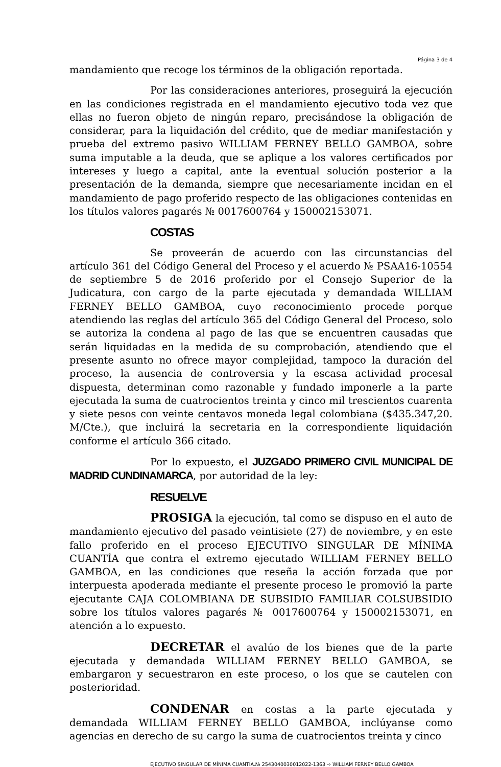Página 3 de 4
mandamiento que recoge los términos de la obligación reportada.
Por las consideraciones anteriores, proseguirá la ejecución en las condiciones registrada en el mandamiento ejecutivo toda vez que ellas no fueron objeto de ningún reparo, precisándose la obligación de considerar, para la liquidación del crédito, que de mediar manifestación y prueba del extremo pasivo WILLIAM FERNEY BELLO GAMBOA, sobre suma imputable a la deuda, que se aplique a los valores certificados por intereses y luego a capital, ante la eventual solución posterior a la presentación de la demanda, siempre que necesariamente incidan en el mandamiento de pago proferido respecto de las obligaciones contenidas en los títulos valores pagarés № 0017600764 y 150002153071.
COSTAS
Se proveerán de acuerdo con las circunstancias del artículo 361 del Código General del Proceso y el acuerdo № PSAA16-10554 de septiembre 5 de 2016 proferido por el Consejo Superior de la Judicatura, con cargo de la parte ejecutada y demandada WILLIAM FERNEY BELLO GAMBOA, cuyo reconocimiento procede porque atendiendo las reglas del artículo 365 del Código General del Proceso, solo se autoriza la condena al pago de las que se encuentren causadas que serán liquidadas en la medida de su comprobación, atendiendo que el presente asunto no ofrece mayor complejidad, tampoco la duración del proceso, la ausencia de controversia y la escasa actividad procesal dispuesta, determinan como razonable y fundado imponerle a la parte ejecutada la suma de cuatrocientos treinta y cinco mil trescientos cuarenta y siete pesos con veinte centavos moneda legal colombiana ($435.347,20. M/Cte.), que incluirá la secretaria en la correspondiente liquidación conforme el artículo 366 citado.
Por lo expuesto, el JUZGADO PRIMERO CIVIL MUNICIPAL DE MADRID CUNDINAMARCA, por autoridad de la ley:
RESUELVE
PROSIGA la ejecución, tal como se dispuso en el auto de mandamiento ejecutivo del pasado veintisiete (27) de noviembre, y en este fallo proferido en el proceso EJECUTIVO SINGULAR DE MÍNIMA CUANTÍA que contra el extremo ejecutado WILLIAM FERNEY BELLO GAMBOA, en las condiciones que reseña la acción forzada que por interpuesta apoderada mediante el presente proceso le promovió la parte ejecutante CAJA COLOMBIANA DE SUBSIDIO FAMILIAR COLSUBSIDIO sobre los títulos valores pagarés № 0017600764 y 150002153071, en atención a lo expuesto.
DECRETAR el avalúo de los bienes que de la parte ejecutada y demandada WILLIAM FERNEY BELLO GAMBOA, se embargaron y secuestraron en este proceso, o los que se cautelen con posterioridad.
CONDENAR en costas a la parte ejecutada y demandada WILLIAM FERNEY BELLO GAMBOA, inclúyanse como agencias en derecho de su cargo la suma de cuatrocientos treinta y cinco
EJECUTIVO SINGULAR DE MÍNIMA CUANTÍA.№ 2543040030012022-1363 ⇨ WILLIAM FERNEY BELLO GAMBOA